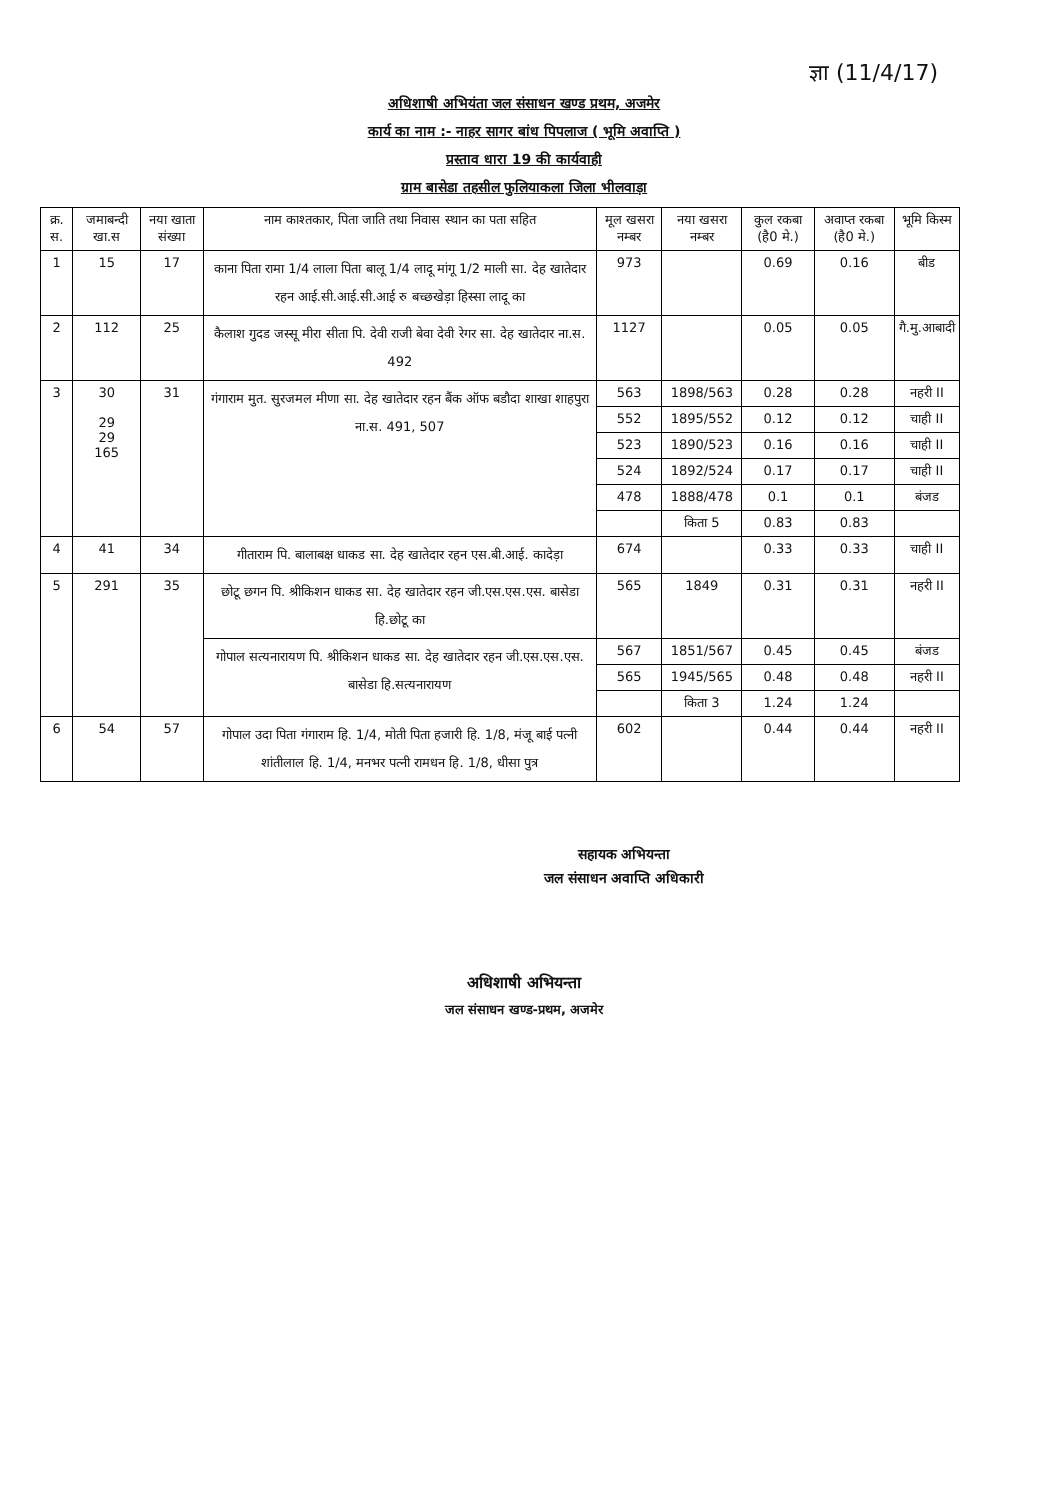ज्ञा (11/4/17)
अधिशाषी अभियंता जल संसाधन खण्ड प्रथम, अजमेर
कार्य का नाम :- नाहर सागर बांध पिपलाज ( भूमि अवाप्ति )
प्रस्ताव धारा 19 की कार्यवाही
ग्राम बासेडा तहसील फुलियाकला जिला भीलवाड़ा
| क्र. स. | जमाबन्दी खा.स | नया खाता संख्या | नाम काश्तकार, पिता जाति तथा निवास स्थान का पता सहित | मूल खसरा नम्बर | नया खसरा नम्बर | कुल रकबा (है0 मे.) | अवाप्त रकबा (है0 मे.) | भूमि किस्म |
| --- | --- | --- | --- | --- | --- | --- | --- | --- |
| 1 | 15 | 17 | काना पिता रामा 1/4 लाला पिता बालू 1/4 लादू मांगू 1/2 माली सा. देह खातेदार रहन आई.सी.आई.सी.आई रु बच्छखेड़ा हिस्सा लादू का | 973 | | 0.69 | 0.16 | बीड |
| 2 | 112 | 25 | कैलाश गुदड जस्सू मीरा सीता पि. देवी राजी बेवा देवी रेगर सा. देह खातेदार ना.स. 492 | 1127 | | 0.05 | 0.05 | गै.मु.आबादी |
| 3 | 30 29 29 165 | 31 | गंगाराम मुत. सुरजमल मीणा सा. देह खातेदार रहन बैंक ऑफ बडौदा शाखा शाहपुरा ना.स. 491, 507 | 563 | 1898/563 | 0.28 | 0.28 | नहरी II |
| | | | | 552 | 1895/552 | 0.12 | 0.12 | चाही II |
| | | | | 523 | 1890/523 | 0.16 | 0.16 | चाही II |
| | | | | 524 | 1892/524 | 0.17 | 0.17 | चाही II |
| | | | | 478 | 1888/478 | 0.1 | 0.1 | बंजड |
| | | | | | किता 5 | 0.83 | 0.83 | |
| 4 | 41 | 34 | गीताराम पि. बालाबक्ष धाकड सा. देह खातेदार रहन एस.बी.आई. कादेड़ा | 674 | | 0.33 | 0.33 | चाही II |
| 5 | 291 | 35 | छोटू छगन पि. श्रीकिशन धाकड सा. देह खातेदार रहन जी.एस.एस.एस. बासेडा हि.छोटू का | 565 | 1849 | 0.31 | 0.31 | नहरी II |
| | | | गोपाल सत्यनारायण पि. श्रीकिशन धाकड सा. देह खातेदार रहन जी.एस.एस.एस. बासेडा हि.सत्यनारायण | 567 | 1851/567 | 0.45 | 0.45 | बंजड |
| | | | | 565 | 1945/565 | 0.48 | 0.48 | नहरी II |
| | | | | | किता 3 | 1.24 | 1.24 | |
| 6 | 54 | 57 | गोपाल उदा पिता गंगाराम हि. 1/4, मोती पिता हजारी हि. 1/8, मंजू बाई पत्नी शांतीलाल हि. 1/4, मनभर पत्नी रामधन हि. 1/8, धीसा पुत्र | 602 | | 0.44 | 0.44 | नहरी II |
सहायक अभियन्ता
जल संसाधन अवाप्ति अधिकारी
अधिशाषी अभियन्ता
जल संसाधन खण्ड-प्रथम, अजमेर